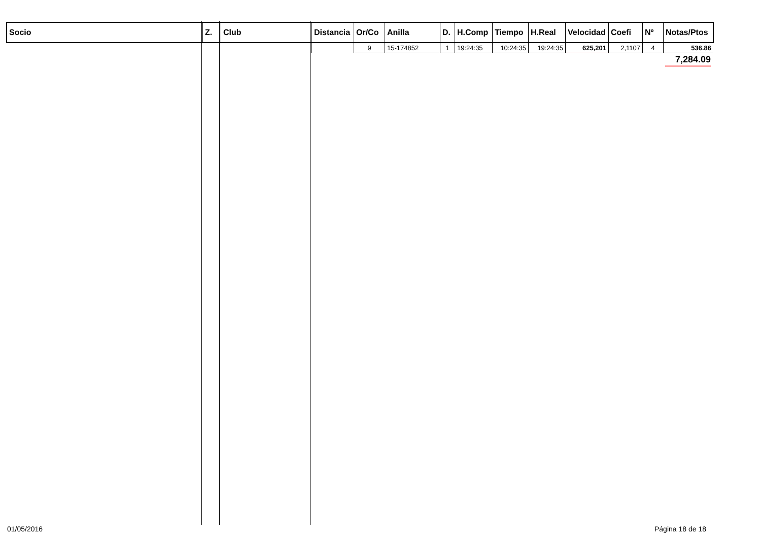| Socio | Z. | Club | Distancia | Or/Co | Anilla | D. | H.Comp | Tiempo | H.Real | Velocidad | Coefi | Nº | Notas/Ptos |
| --- | --- | --- | --- | --- | --- | --- | --- | --- | --- | --- | --- | --- | --- |
| | | | | 9 | 15-174852 | 1 | 19:24:35 | 10:24:35 | 19:24:35 | 625,201 | 2,1107 | 4 | 536.86 |
7,284.09
01/05/2016 Página 18 de 18